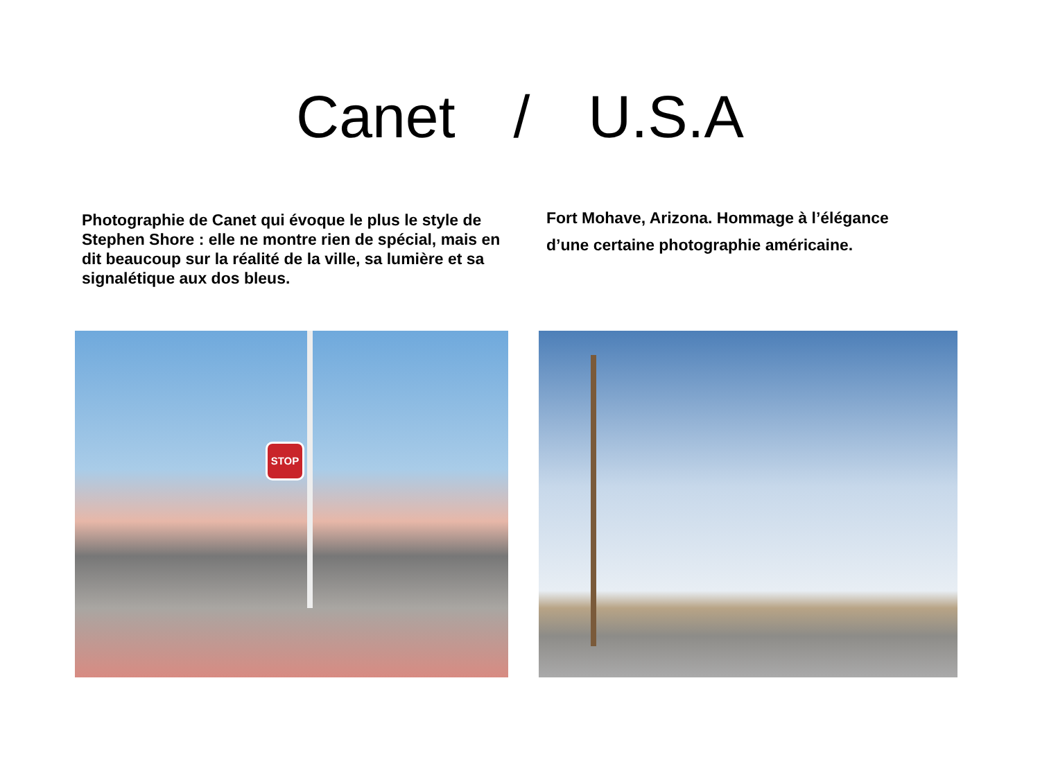Canet / U.S.A
Photographie de Canet qui évoque le plus le style de Stephen Shore : elle ne montre rien de spécial, mais en dit beaucoup sur la réalité de la ville, sa lumière et sa signalétique aux dos bleus.
Fort Mohave, Arizona. Hommage à l’élégance d’une certaine photographie américaine.
STOP